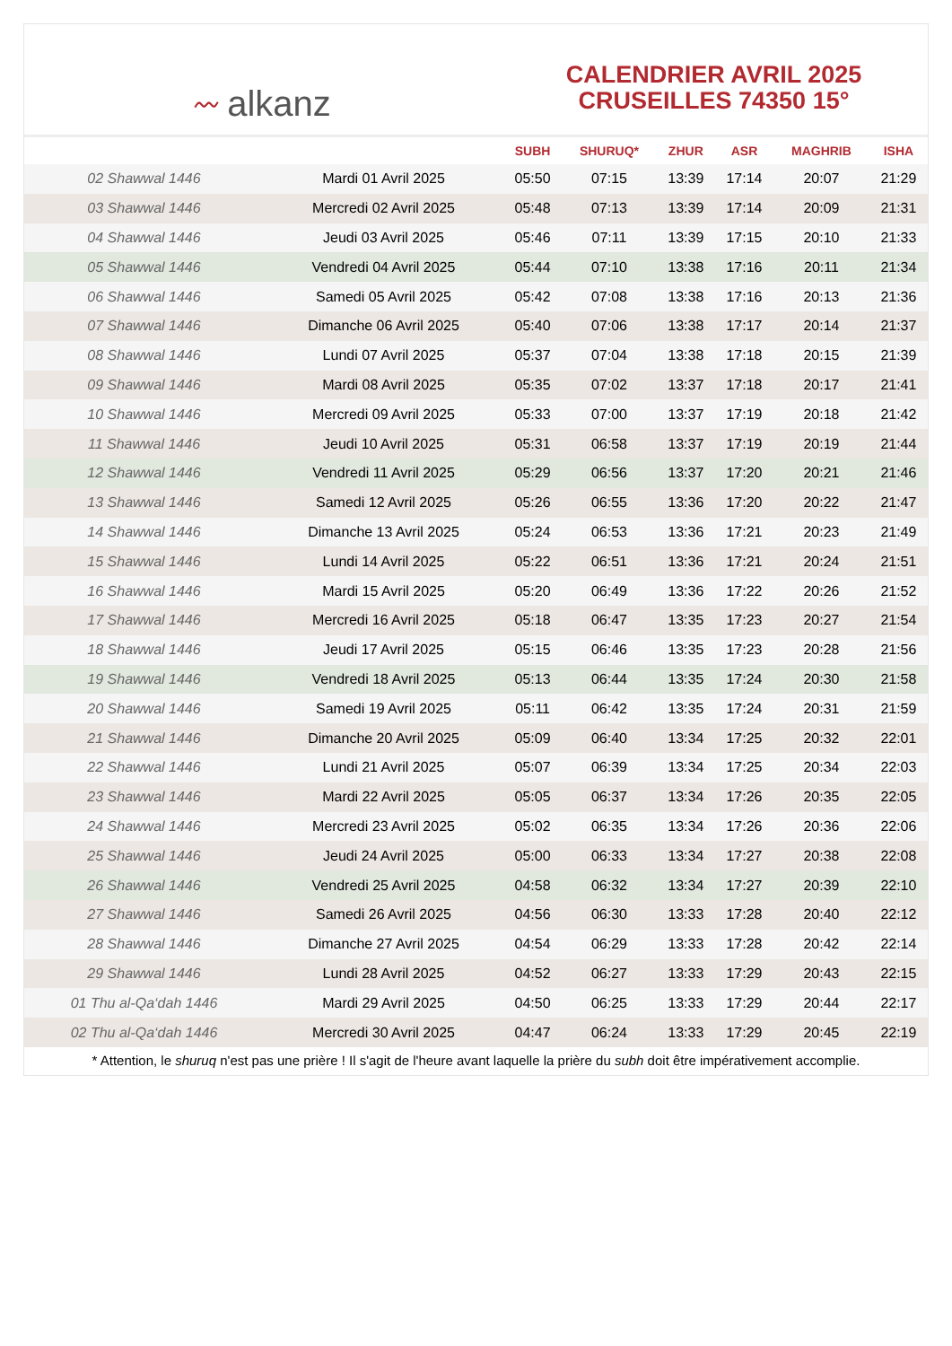〰 alkanz
CALENDRIER AVRIL 2025
CRUSEILLES 74350 15°
| | | SUBH | SHURUQ* | ZHUR | ASR | MAGHRIB | ISHA |
| --- | --- | --- | --- | --- | --- | --- | --- |
| 02 Shawwal 1446 | Mardi 01 Avril 2025 | 05:50 | 07:15 | 13:39 | 17:14 | 20:07 | 21:29 |
| 03 Shawwal 1446 | Mercredi 02 Avril 2025 | 05:48 | 07:13 | 13:39 | 17:14 | 20:09 | 21:31 |
| 04 Shawwal 1446 | Jeudi 03 Avril 2025 | 05:46 | 07:11 | 13:39 | 17:15 | 20:10 | 21:33 |
| 05 Shawwal 1446 | Vendredi 04 Avril 2025 | 05:44 | 07:10 | 13:38 | 17:16 | 20:11 | 21:34 |
| 06 Shawwal 1446 | Samedi 05 Avril 2025 | 05:42 | 07:08 | 13:38 | 17:16 | 20:13 | 21:36 |
| 07 Shawwal 1446 | Dimanche 06 Avril 2025 | 05:40 | 07:06 | 13:38 | 17:17 | 20:14 | 21:37 |
| 08 Shawwal 1446 | Lundi 07 Avril 2025 | 05:37 | 07:04 | 13:38 | 17:18 | 20:15 | 21:39 |
| 09 Shawwal 1446 | Mardi 08 Avril 2025 | 05:35 | 07:02 | 13:37 | 17:18 | 20:17 | 21:41 |
| 10 Shawwal 1446 | Mercredi 09 Avril 2025 | 05:33 | 07:00 | 13:37 | 17:19 | 20:18 | 21:42 |
| 11 Shawwal 1446 | Jeudi 10 Avril 2025 | 05:31 | 06:58 | 13:37 | 17:19 | 20:19 | 21:44 |
| 12 Shawwal 1446 | Vendredi 11 Avril 2025 | 05:29 | 06:56 | 13:37 | 17:20 | 20:21 | 21:46 |
| 13 Shawwal 1446 | Samedi 12 Avril 2025 | 05:26 | 06:55 | 13:36 | 17:20 | 20:22 | 21:47 |
| 14 Shawwal 1446 | Dimanche 13 Avril 2025 | 05:24 | 06:53 | 13:36 | 17:21 | 20:23 | 21:49 |
| 15 Shawwal 1446 | Lundi 14 Avril 2025 | 05:22 | 06:51 | 13:36 | 17:21 | 20:24 | 21:51 |
| 16 Shawwal 1446 | Mardi 15 Avril 2025 | 05:20 | 06:49 | 13:36 | 17:22 | 20:26 | 21:52 |
| 17 Shawwal 1446 | Mercredi 16 Avril 2025 | 05:18 | 06:47 | 13:35 | 17:23 | 20:27 | 21:54 |
| 18 Shawwal 1446 | Jeudi 17 Avril 2025 | 05:15 | 06:46 | 13:35 | 17:23 | 20:28 | 21:56 |
| 19 Shawwal 1446 | Vendredi 18 Avril 2025 | 05:13 | 06:44 | 13:35 | 17:24 | 20:30 | 21:58 |
| 20 Shawwal 1446 | Samedi 19 Avril 2025 | 05:11 | 06:42 | 13:35 | 17:24 | 20:31 | 21:59 |
| 21 Shawwal 1446 | Dimanche 20 Avril 2025 | 05:09 | 06:40 | 13:34 | 17:25 | 20:32 | 22:01 |
| 22 Shawwal 1446 | Lundi 21 Avril 2025 | 05:07 | 06:39 | 13:34 | 17:25 | 20:34 | 22:03 |
| 23 Shawwal 1446 | Mardi 22 Avril 2025 | 05:05 | 06:37 | 13:34 | 17:26 | 20:35 | 22:05 |
| 24 Shawwal 1446 | Mercredi 23 Avril 2025 | 05:02 | 06:35 | 13:34 | 17:26 | 20:36 | 22:06 |
| 25 Shawwal 1446 | Jeudi 24 Avril 2025 | 05:00 | 06:33 | 13:34 | 17:27 | 20:38 | 22:08 |
| 26 Shawwal 1446 | Vendredi 25 Avril 2025 | 04:58 | 06:32 | 13:34 | 17:27 | 20:39 | 22:10 |
| 27 Shawwal 1446 | Samedi 26 Avril 2025 | 04:56 | 06:30 | 13:33 | 17:28 | 20:40 | 22:12 |
| 28 Shawwal 1446 | Dimanche 27 Avril 2025 | 04:54 | 06:29 | 13:33 | 17:28 | 20:42 | 22:14 |
| 29 Shawwal 1446 | Lundi 28 Avril 2025 | 04:52 | 06:27 | 13:33 | 17:29 | 20:43 | 22:15 |
| 01 Thu al-Qa‘dah 1446 | Mardi 29 Avril 2025 | 04:50 | 06:25 | 13:33 | 17:29 | 20:44 | 22:17 |
| 02 Thu al-Qa‘dah 1446 | Mercredi 30 Avril 2025 | 04:47 | 06:24 | 13:33 | 17:29 | 20:45 | 22:19 |
* Attention, le shuruq n'est pas une prière ! Il s'agit de l'heure avant laquelle la prière du subh doit être impérativement accomplie.